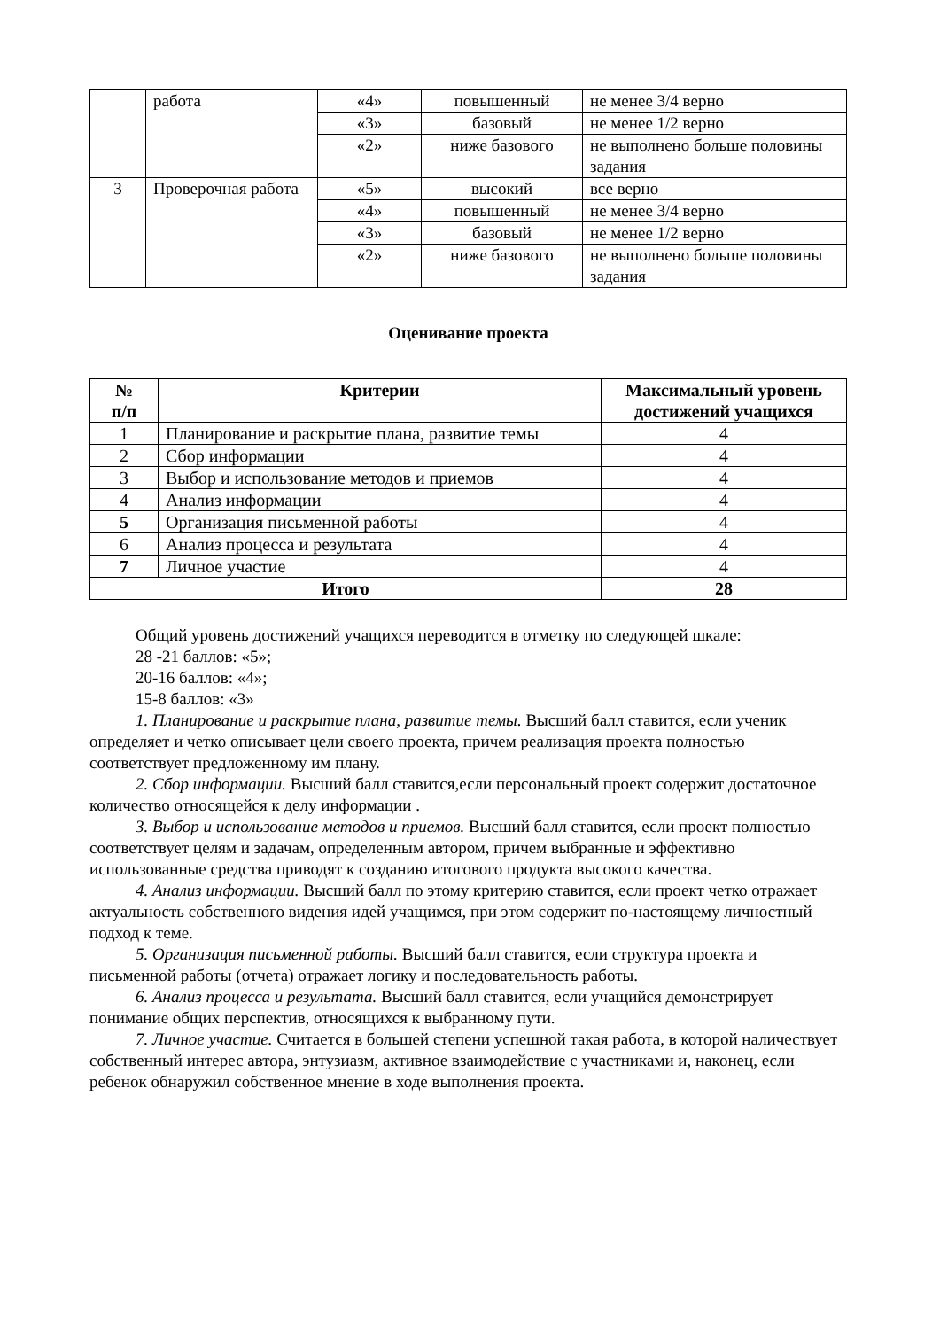| | работа | «4» | повышенный | не менее 3/4 верно |
| | | «3» | базовый | не менее 1/2 верно |
| | | «2» | ниже базового | не выполнено больше половины задания |
| 3 | Проверочная работа | «5» | высокий | все верно |
| | | «4» | повышенный | не менее 3/4 верно |
| | | «3» | базовый | не менее 1/2 верно |
| | | «2» | ниже базового | не выполнено больше половины задания |
Оценивание проекта
| № п/п | Критерии | Максимальный уровень достижений учащихся |
| --- | --- | --- |
| 1 | Планирование и раскрытие плана, развитие темы | 4 |
| 2 | Сбор информации | 4 |
| 3 | Выбор и использование методов и приемов | 4 |
| 4 | Анализ информации | 4 |
| 5 | Организация письменной работы | 4 |
| 6 | Анализ процесса и результата | 4 |
| 7 | Личное участие | 4 |
| Итого | | 28 |
Общий уровень достижений учащихся переводится в отметку по следующей шкале:
28 -21 баллов: «5»;
20-16 баллов: «4»;
15-8 баллов: «3»
1. Планирование и раскрытие плана, развитие темы. Высший балл ставится, если ученик определяет и четко описывает цели своего проекта, причем реализация проекта полностью соответствует предложенному им плану.
2. Сбор информации. Высший балл ставится,если персональный проект содержит достаточное количество относящейся к делу информации .
3. Выбор и использование методов и приемов. Высший балл ставится, если проект полностью соответствует целям и задачам, определенным автором, причем выбранные и эффективно использованные средства приводят к созданию итогового продукта высокого качества.
4. Анализ информации. Высший балл по этому критерию ставится, если проект четко отражает актуальность собственного видения идей учащимся, при этом содержит по-настоящему личностный подход к теме.
5. Организация письменной работы. Высший балл ставится, если структура проекта и письменной работы (отчета) отражает логику и последовательность работы.
6. Анализ процесса и результата. Высший балл ставится, если учащийся демонстрирует понимание общих перспектив, относящихся к выбранному пути.
7. Личное участие. Считается в большей степени успешной такая работа, в которой наличествует собственный интерес автора, энтузиазм, активное взаимодействие с участниками и, наконец, если ребенок обнаружил собственное мнение в ходе выполнения проекта.